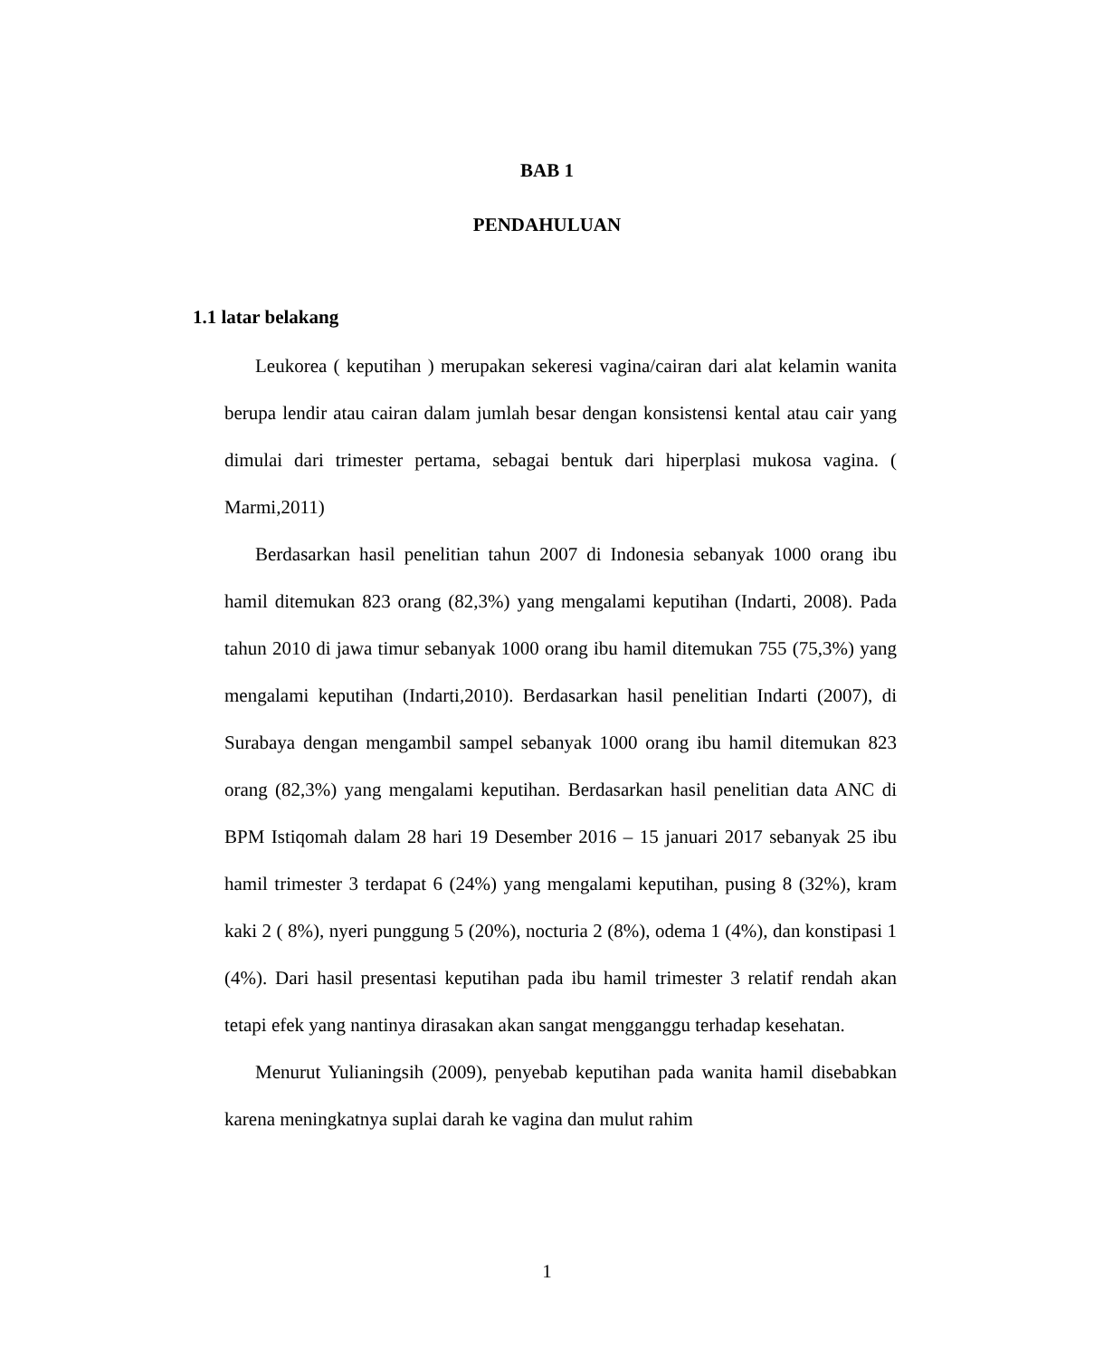BAB 1
PENDAHULUAN
1.1 latar belakang
Leukorea ( keputihan ) merupakan sekeresi vagina/cairan dari alat kelamin wanita berupa lendir atau cairan dalam jumlah besar dengan konsistensi kental atau cair yang dimulai dari trimester pertama, sebagai bentuk dari hiperplasi mukosa vagina. ( Marmi,2011)
Berdasarkan hasil penelitian tahun 2007 di Indonesia sebanyak 1000 orang ibu hamil ditemukan 823 orang (82,3%) yang mengalami keputihan (Indarti, 2008). Pada tahun 2010 di jawa timur sebanyak 1000 orang ibu hamil ditemukan 755 (75,3%) yang mengalami keputihan (Indarti,2010). Berdasarkan hasil penelitian Indarti (2007), di Surabaya dengan mengambil sampel sebanyak 1000 orang ibu hamil ditemukan 823 orang (82,3%) yang mengalami keputihan. Berdasarkan hasil penelitian data ANC di BPM Istiqomah dalam 28 hari 19 Desember 2016 – 15 januari 2017 sebanyak 25 ibu hamil trimester 3 terdapat 6 (24%) yang mengalami keputihan, pusing 8 (32%), kram kaki 2 ( 8%), nyeri punggung 5 (20%), nocturia 2 (8%), odema 1 (4%), dan konstipasi 1 (4%). Dari hasil presentasi keputihan pada ibu hamil trimester 3 relatif rendah akan tetapi efek yang nantinya dirasakan akan sangat mengganggu terhadap kesehatan.
Menurut Yulianingsih (2009), penyebab keputihan pada wanita hamil disebabkan karena meningkatnya suplai darah ke vagina dan mulut rahim
1